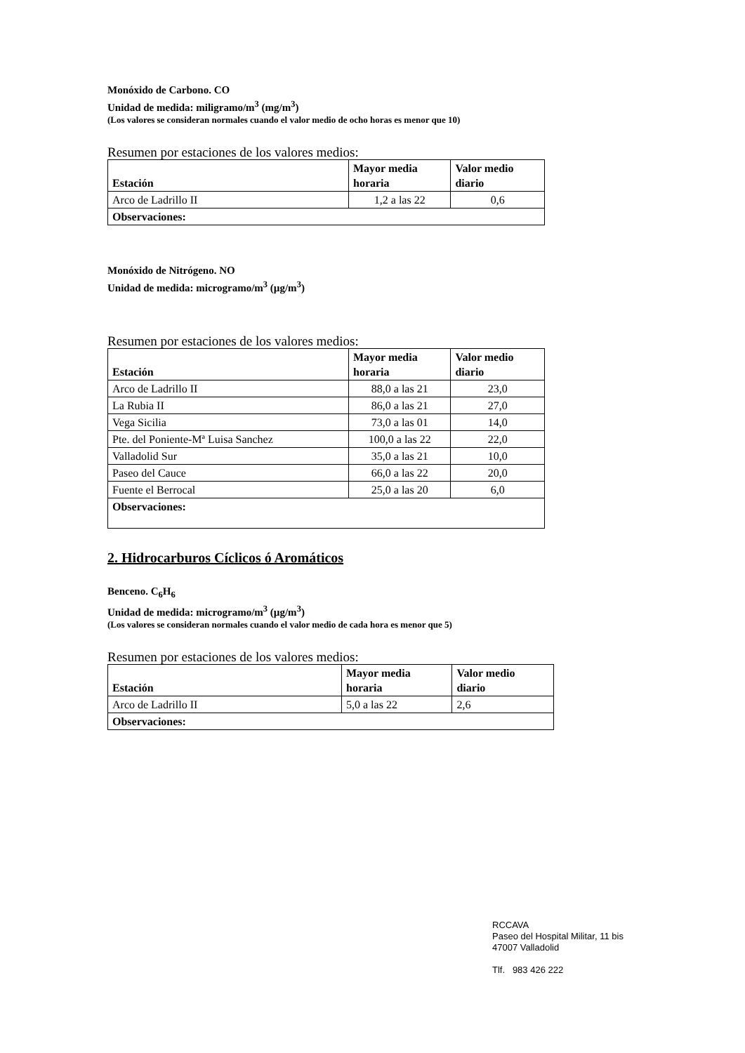Monóxido de Carbono. CO
Unidad de medida: miligramo/m<sup>3</sup> (mg/m<sup>3</sup>)
(Los valores se consideran normales cuando el valor medio de ocho horas es menor que 10)
Resumen por estaciones de los valores medios:
| Estación | Mayor media horaria | Valor medio diario |
| --- | --- | --- |
| Arco de Ladrillo II | 1,2 a las 22 | 0,6 |
| Observaciones: | | |
Monóxido de Nitrógeno. NO
Unidad de medida: microgramo/m<sup>3</sup> (µg/m<sup>3</sup>)
Resumen por estaciones de los valores medios:
| Estación | Mayor media horaria | Valor medio diario |
| --- | --- | --- |
| Arco de Ladrillo II | 88,0 a las 21 | 23,0 |
| La Rubia II | 86,0 a las 21 | 27,0 |
| Vega Sicilia | 73,0 a las 01 | 14,0 |
| Pte. del Poniente-Mª Luisa Sanchez | 100,0 a las 22 | 22,0 |
| Valladolid Sur | 35,0 a las 21 | 10,0 |
| Paseo del Cauce | 66,0 a las 22 | 20,0 |
| Fuente el Berrocal | 25,0 a las 20 | 6,0 |
| Observaciones: | | |
2. Hidrocarburos Cíclicos ó Aromáticos
Benceno. C<sub>6</sub>H<sub>6</sub>
Unidad de medida: microgramo/m<sup>3</sup> (µg/m<sup>3</sup>)
(Los valores se consideran normales cuando el valor medio de cada hora es menor que 5)
Resumen por estaciones de los valores medios:
| Estación | Mayor media horaria | Valor medio diario |
| --- | --- | --- |
| Arco de Ladrillo II | 5,0 a las 22 | 2,6 |
| Observaciones: | | |
RCCAVA
Paseo del Hospital Militar, 11 bis
47007 Valladolid
Tlf. 983 426 222